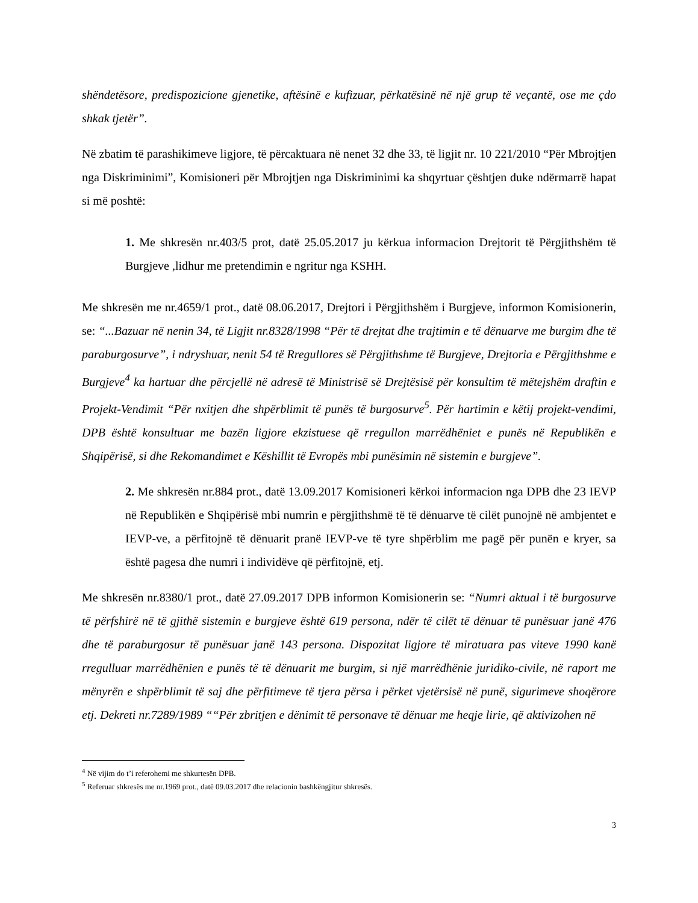shëndetësore, predispozicione gjenetike, aftësinë e kufizuar, përkatësinë në një grup të veçantë, ose me çdo shkak tjetër”.
Në zbatim të parashikimeve ligjore, të përcaktuara në nenet 32 dhe 33, të ligjit nr. 10 221/2010 “Për Mbrojtjen nga Diskriminimi”, Komisioneri për Mbrojtjen nga Diskriminimi ka shqyrtuar çështjen duke ndërmarrë hapat si më poshtë:
1. Me shkresën nr.403/5 prot, datë 25.05.2017 ju kërkua informacion Drejtorit të Përgjithshëm të Burgjeve ,lidhur me pretendimin e ngritur nga KSHH.
Me shkresën me nr.4659/1 prot., datë 08.06.2017, Drejtori i Përgjithshëm i Burgjeve, informon Komisionerin, se: “...Bazuar në nenin 34, të Ligjit nr.8328/1998 “Për të drejtat dhe trajtimin e të dënuarve me burgim dhe të paraburgosurve”, i ndryshuar, nenit 54 të Rregullores së Përgjithshme të Burgjeve, Drejtoria e Përgjithshme e Burgjeve<sup>4</sup> ka hartuar dhe përcjellë në adresë të Ministrisë së Drejtësisë për konsultim të mëtejshëm draftin e Projekt-Vendimit “Për nxitjen dhe shpërblimit të punës të burgosurve<sup>5</sup>. Për hartimin e këtij projekt-vendimi, DPB është konsultuar me bazën ligjore ekzistuese që rregullon marrëdhëniet e punës në Republikën e Shqipërisë, si dhe Rekomandimet e Këshillit të Evropës mbi punësimin në sistemin e burgjeve”.
2. Me shkresën nr.884 prot., datë 13.09.2017 Komisioneri kërkoi informacion nga DPB dhe 23 IEVP në Republikën e Shqipërisë mbi numrin e përgjithshmë të të dënuarve të cilët punojnë në ambjentet e IEVP-ve, a përfitojnë të dënuarit pranë IEVP-ve të tyre shpërblim me pagë për punën e kryer, sa është pagesa dhe numri i individëve që përfitojnë, etj.
Me shkresën nr.8380/1 prot., datë 27.09.2017 DPB informon Komisionerin se: “Numri aktual i të burgosurve të përfshirë në të gjithë sistemin e burgjeve është 619 persona, ndër të cilët të dënuar të punësuar janë 476 dhe të paraburgosur të punësuar janë 143 persona. Dispozitat ligjore të miratuara pas viteve 1990 kanë rregulluar marrëdhënien e punës të të dënuarit me burgim, si një marrëdhënie juridiko-civile, në raport me mënyrën e shpërblimit të saj dhe përfitimeve të tjera përsa i përket vjetërsisë në punë, sigurimeve shoqërore etj. Dekreti nr.7289/1989 ““Për zbritjen e dënimit të personave të dënuar me heqje lirie, që aktivizohen në
<sup>4</sup> Në vijim do t’i referohemi me shkurtesën DPB.
<sup>5</sup> Referuar shkresës me nr.1969 prot., datë 09.03.2017 dhe relacionin bashkëngjitur shkresës.
3